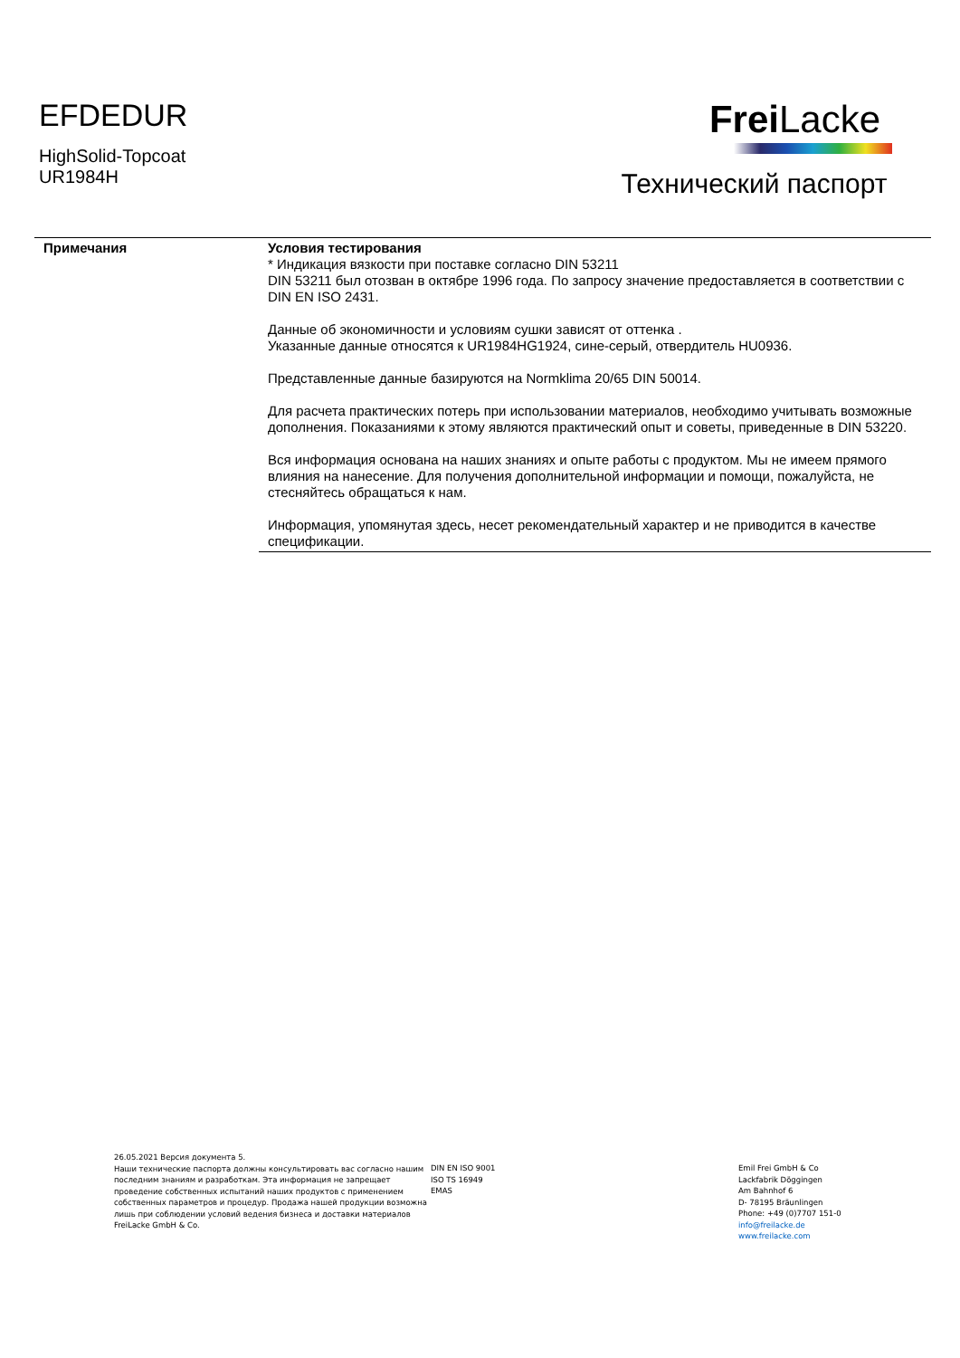EFDEDUR
HighSolid-Topcoat
UR1984H
Frei Lacke
Технический паспорт
| Примечания | Условия тестирования * Индикация вязкости при поставке согласно DIN 53211 DIN 53211 был отозван в октябре 1996 года. По запросу значение предоставляется в соответствии с DIN EN ISO 2431. Данные об экономичности и условиям сушки зависят от оттенка . Указанные данные относятся к UR1984HG1924, сине-серый, отвердитель HU0936. Представленные данные базируются на Normklima 20/65 DIN 50014. Для расчета практических потерь при использовании материалов, необходимо учитывать возможные дополнения. Показаниями к этому являются практический опыт и советы, приведенные в DIN 53220. Вся информация основана на наших знаниях и опыте работы с продуктом. Мы не имеем прямого влияния на нанесение. Для получения дополнительной информации и помощи, пожалуйста, не стесняйтесь обращаться к нам. Информация, упомянутая здесь, несет рекомендательный характер и не приводится в качестве спецификации. |
26.05.2021 Версия документа 5.
Наши технические паспорта должны консультировать вас согласно нашим последним знаниям и разработкам. Эта информация не запрещает проведение собственных испытаний наших продуктов с применением собственных параметров и процедур. Продажа нашей продукции возможна лишь при соблюдении условий ведения бизнеса и доставки материалов FreiLacke GmbH & Co.
DIN EN ISO 9001
ISO TS 16949
EMAS
Emil Frei GmbH & Co
Lackfabrik Döggingen
Am Bahnhof 6
D- 78195 Bräunlingen
Phone: +49 (0)7707 151-0
info@freilacke.de
www.freilacke.com